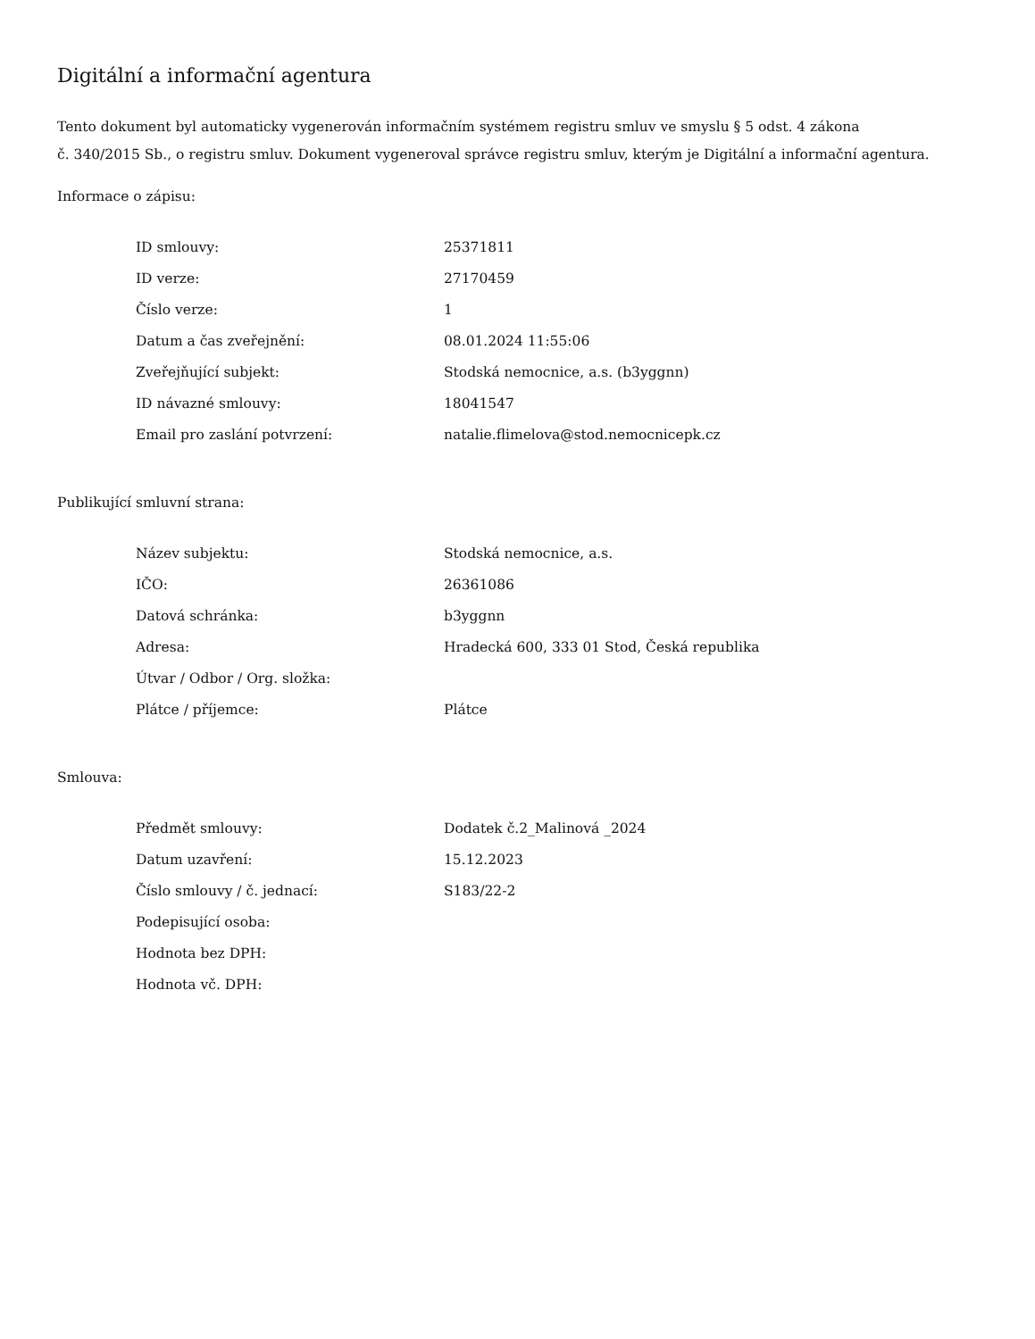Digitální a informační agentura
Tento dokument byl automaticky vygenerován informačním systémem registru smluv ve smyslu § 5 odst. 4 zákona
č. 340/2015 Sb., o registru smluv. Dokument vygeneroval správce registru smluv, kterým je Digitální a informační agentura.
Informace o zápisu:
| ID smlouvy: | 25371811 |
| ID verze: | 27170459 |
| Číslo verze: | 1 |
| Datum a čas zveřejnění: | 08.01.2024 11:55:06 |
| Zveřejňující subjekt: | Stodská nemocnice, a.s. (b3yggnn) |
| ID návazné smlouvy: | 18041547 |
| Email pro zaslání potvrzení: | natalie.flimelova@stod.nemocnicepk.cz |
Publikující smluvní strana:
| Název subjektu: | Stodská nemocnice, a.s. |
| IČO: | 26361086 |
| Datová schránka: | b3yggnn |
| Adresa: | Hradecká 600, 333 01 Stod, Česká republika |
| Útvar / Odbor / Org. složka: | |
| Plátce / příjemce: | Plátce |
Smlouva:
| Předmět smlouvy: | Dodatek č.2_Malinová _2024 |
| Datum uzavření: | 15.12.2023 |
| Číslo smlouvy / č. jednací: | S183/22-2 |
| Podepisující osoba: | |
| Hodnota bez DPH: | |
| Hodnota vč. DPH: | |